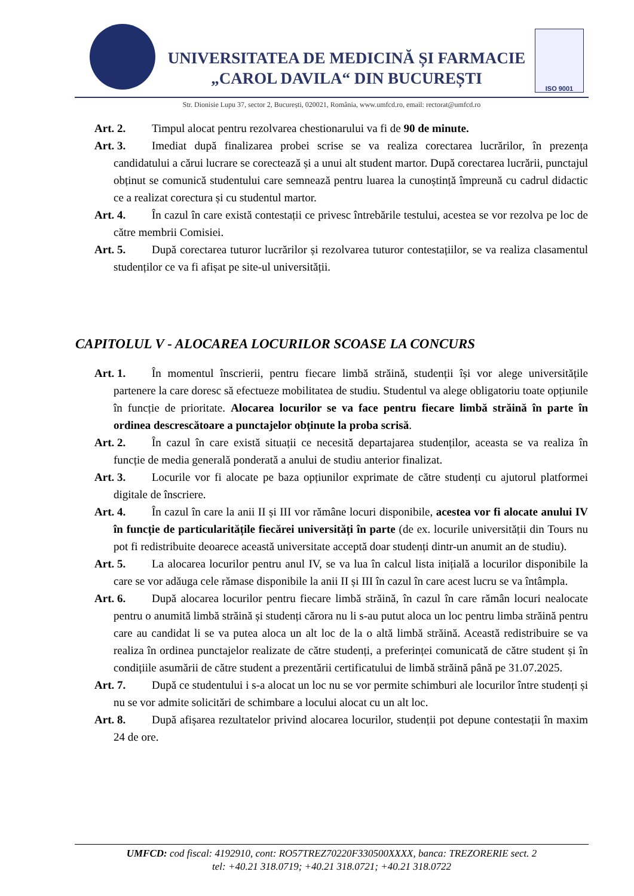UNIVERSITATEA DE MEDICINĂ ȘI FARMACIE
„CAROL DAVILA“ DIN BUCUREȘTI
ISO 9001
Str. Dionisie Lupu 37, sector 2, București, 020021, România, www.umfcd.ro, email: rectorat@umfcd.ro
Art. 2. Timpul alocat pentru rezolvarea chestionarului va fi de 90 de minute.
Art. 3. Imediat după finalizarea probei scrise se va realiza corectarea lucrărilor, în prezența candidatului a cărui lucrare se corectează și a unui alt student martor. După corectarea lucrării, punctajul obținut se comunică studentului care semnează pentru luarea la cunoștință împreună cu cadrul didactic ce a realizat corectura și cu studentul martor.
Art. 4. În cazul în care există contestații ce privesc întrebările testului, acestea se vor rezolva pe loc de către membrii Comisiei.
Art. 5. După corectarea tuturor lucrărilor și rezolvarea tuturor contestațiilor, se va realiza clasamentul studenților ce va fi afișat pe site-ul universității.
CAPITOLUL V - ALOCAREA LOCURILOR SCOASE LA CONCURS
Art. 1. În momentul înscrierii, pentru fiecare limbă străină, studenții își vor alege universitățile partenere la care doresc să efectueze mobilitatea de studiu. Studentul va alege obligatoriu toate opțiunile în funcție de prioritate. Alocarea locurilor se va face pentru fiecare limbă străină în parte în ordinea descrescătoare a punctajelor obținute la proba scrisă.
Art. 2. În cazul în care există situații ce necesită departajarea studenților, aceasta se va realiza în funcție de media generală ponderată a anului de studiu anterior finalizat.
Art. 3. Locurile vor fi alocate pe baza opțiunilor exprimate de către studenți cu ajutorul platformei digitale de înscriere.
Art. 4. În cazul în care la anii II și III vor rămâne locuri disponibile, acestea vor fi alocate anului IV în funcție de particularitățile fiecărei universități în parte (de ex. locurile universității din Tours nu pot fi redistribuite deoarece această universitate acceptă doar studenți dintr-un anumit an de studiu).
Art. 5. La alocarea locurilor pentru anul IV, se va lua în calcul lista inițială a locurilor disponibile la care se vor adăuga cele rămase disponibile la anii II și III în cazul în care acest lucru se va întâmpla.
Art. 6. După alocarea locurilor pentru fiecare limbă străină, în cazul în care rămân locuri nealocate pentru o anumită limbă străină și studenți cărora nu li s-au putut aloca un loc pentru limba străină pentru care au candidat li se va putea aloca un alt loc de la o altă limbă străină. Această redistribuire se va realiza în ordinea punctajelor realizate de către studenți, a preferinței comunicată de către student și în condițiile asumării de către student a prezentării certificatului de limbă străină până pe 31.07.2025.
Art. 7. După ce studentului i s-a alocat un loc nu se vor permite schimburi ale locurilor între studenți și nu se vor admite solicitări de schimbare a locului alocat cu un alt loc.
Art. 8. După afișarea rezultatelor privind alocarea locurilor, studenții pot depune contestații în maxim 24 de ore.
UMFCD: cod fiscal: 4192910, cont: RO57TREZ70220F330500XXXX, banca: TREZORERIE sect. 2
tel: +40.21 318.0719; +40.21 318.0721; +40.21 318.0722